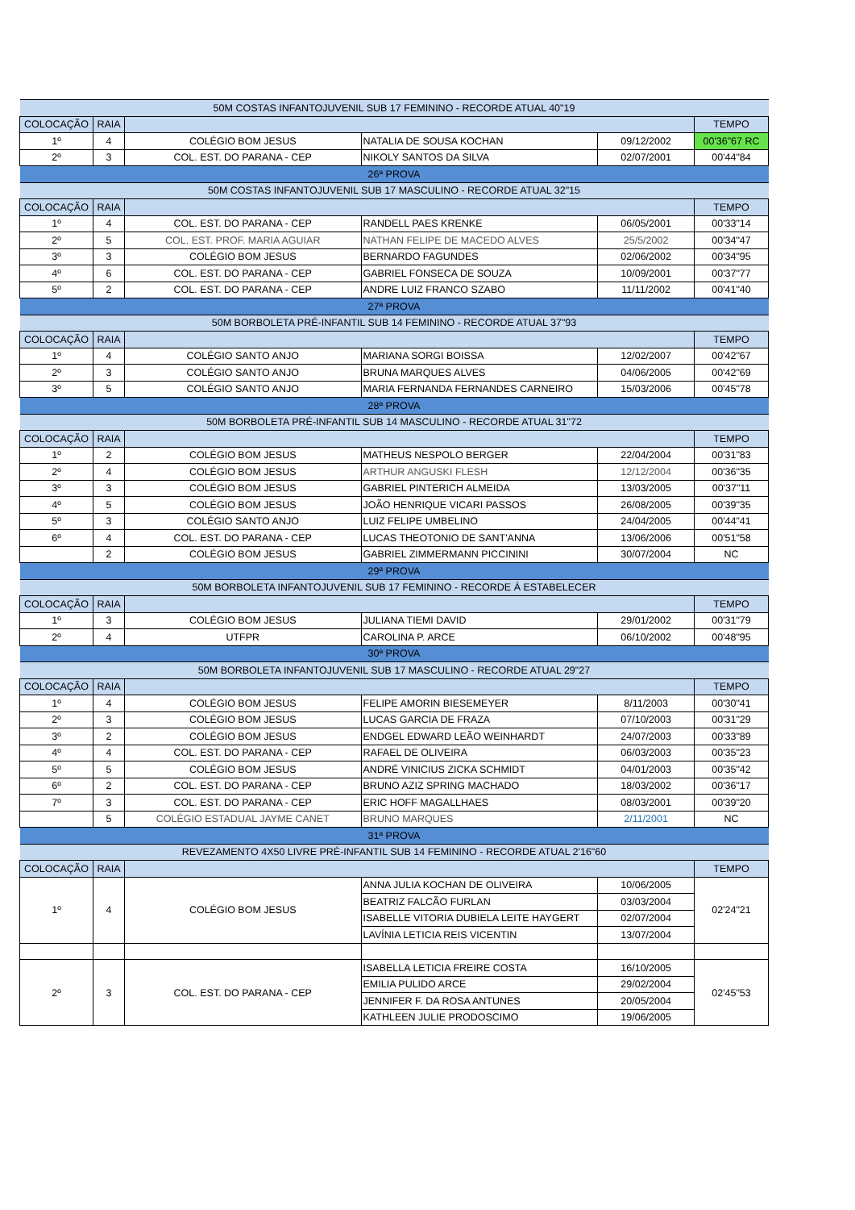| 50M COSTAS INFANTOJUVENIL SUB 17 FEMININO - RECORDE ATUAL 40"19 | | | | | |
| COLOCAÇÃO | RAIA | | | | TEMPO |
| 1º | 4 | COLÉGIO BOM JESUS | NATALIA DE SOUSA KOCHAN | 09/12/2002 | 00'36"67 RC |
| 2º | 3 | COL. EST. DO PARANA - CEP | NIKOLY SANTOS DA SILVA | 02/07/2001 | 00'44"84 |
| 26ª PROVA | | | | | |
| 50M COSTAS INFANTOJUVENIL SUB 17 MASCULINO - RECORDE ATUAL 32"15 | | | | | |
| COLOCAÇÃO | RAIA | | | | TEMPO |
| 1º | 4 | COL. EST. DO PARANA - CEP | RANDELL PAES KRENKE | 06/05/2001 | 00'33"14 |
| 2º | 5 | COL. EST. PROF. MARIA AGUIAR | NATHAN FELIPE DE MACEDO ALVES | 25/5/2002 | 00'34"47 |
| 3º | 3 | COLÉGIO BOM JESUS | BERNARDO FAGUNDES | 02/06/2002 | 00'34"95 |
| 4º | 6 | COL. EST. DO PARANA - CEP | GABRIEL FONSECA DE SOUZA | 10/09/2001 | 00'37"77 |
| 5º | 2 | COL. EST. DO PARANA - CEP | ANDRE LUIZ FRANCO SZABO | 11/11/2002 | 00'41"40 |
| 27ª PROVA | | | | | |
| 50M BORBOLETA PRÉ-INFANTIL SUB 14 FEMININO - RECORDE ATUAL 37"93 | | | | | |
| COLOCAÇÃO | RAIA | | | | TEMPO |
| 1º | 4 | COLÉGIO SANTO ANJO | MARIANA SORGI BOISSA | 12/02/2007 | 00'42"67 |
| 2º | 3 | COLÉGIO SANTO ANJO | BRUNA MARQUES ALVES | 04/06/2005 | 00'42"69 |
| 3º | 5 | COLÉGIO SANTO ANJO | MARIA FERNANDA FERNANDES CARNEIRO | 15/03/2006 | 00'45"78 |
| 28ª PROVA | | | | | |
| 50M BORBOLETA PRÉ-INFANTIL SUB 14 MASCULINO - RECORDE ATUAL 31"72 | | | | | |
| COLOCAÇÃO | RAIA | | | | TEMPO |
| 1º | 2 | COLÉGIO BOM JESUS | MATHEUS NESPOLO BERGER | 22/04/2004 | 00'31"83 |
| 2º | 4 | COLÉGIO BOM JESUS | ARTHUR ANGUSKI FLESH | 12/12/2004 | 00'36"35 |
| 3º | 3 | COLÉGIO BOM JESUS | GABRIEL PINTERICH ALMEIDA | 13/03/2005 | 00'37"11 |
| 4º | 5 | COLÉGIO BOM JESUS | JOÃO HENRIQUE VICARI PASSOS | 26/08/2005 | 00'39"35 |
| 5º | 3 | COLÉGIO SANTO ANJO | LUIZ FELIPE UMBELINO | 24/04/2005 | 00'44"41 |
| 6º | 4 | COL. EST. DO PARANA - CEP | LUCAS THEOTONIO DE SANT'ANNA | 13/06/2006 | 00'51"58 |
| | 2 | COLÉGIO BOM JESUS | GABRIEL ZIMMERMANN PICCININI | 30/07/2004 | NC |
| 29ª PROVA | | | | | |
| 50M BORBOLETA INFANTOJUVENIL SUB 17 FEMININO - RECORDE À ESTABELECER | | | | | |
| COLOCAÇÃO | RAIA | | | | TEMPO |
| 1º | 3 | COLÉGIO BOM JESUS | JULIANA TIEMI DAVID | 29/01/2002 | 00'31"79 |
| 2º | 4 | UTFPR | CAROLINA P. ARCE | 06/10/2002 | 00'48"95 |
| 30ª PROVA | | | | | |
| 50M BORBOLETA INFANTOJUVENIL SUB 17 MASCULINO - RECORDE ATUAL 29"27 | | | | | |
| COLOCAÇÃO | RAIA | | | | TEMPO |
| 1º | 4 | COLÉGIO BOM JESUS | FELIPE AMORIN BIESEMEYER | 8/11/2003 | 00'30"41 |
| 2º | 3 | COLÉGIO BOM JESUS | LUCAS GARCIA DE FRAZA | 07/10/2003 | 00'31"29 |
| 3º | 2 | COLÉGIO BOM JESUS | ENDGEL EDWARD LEÃO WEINHARDT | 24/07/2003 | 00'33"89 |
| 4º | 4 | COL. EST. DO PARANA - CEP | RAFAEL DE OLIVEIRA | 06/03/2003 | 00'35"23 |
| 5º | 5 | COLÉGIO BOM JESUS | ANDRÉ VINICIUS ZICKA SCHMIDT | 04/01/2003 | 00'35"42 |
| 6º | 2 | COL. EST. DO PARANA - CEP | BRUNO AZIZ SPRING MACHADO | 18/03/2002 | 00'36"17 |
| 7º | 3 | COL. EST. DO PARANA - CEP | ERIC HOFF MAGALLHAES | 08/03/2001 | 00'39"20 |
| | 5 | COLÉGIO ESTADUAL JAYME CANET | BRUNO MARQUES | 2/11/2001 | NC |
| 31ª PROVA | | | | | |
| REVEZAMENTO 4X50 LIVRE PRÉ-INFANTIL SUB 14 FEMININO - RECORDE ATUAL 2'16"60 | | | | | |
| COLOCAÇÃO | RAIA | | | | TEMPO |
| 1º | 4 | COLÉGIO BOM JESUS | ANNA JULIA KOCHAN DE OLIVEIRA | 10/06/2005 | 02'24"21 |
| | | | BEATRIZ FALCÃO FURLAN | 03/03/2004 | |
| | | | ISABELLE VITORIA DUBIELA LEITE HAYGERT | 02/07/2004 | |
| | | | LAVÍNIA LETICIA REIS VICENTIN | 13/07/2004 | |
| 2º | 3 | COL. EST. DO PARANA - CEP | ISABELLA LETICIA FREIRE COSTA | 16/10/2005 | 02'45"53 |
| | | | EMILIA PULIDO ARCE | 29/02/2004 | |
| | | | JENNIFER F. DA ROSA ANTUNES | 20/05/2004 | |
| | | | KATHLEEN JULIE PRODOSCIMO | 19/06/2005 | |